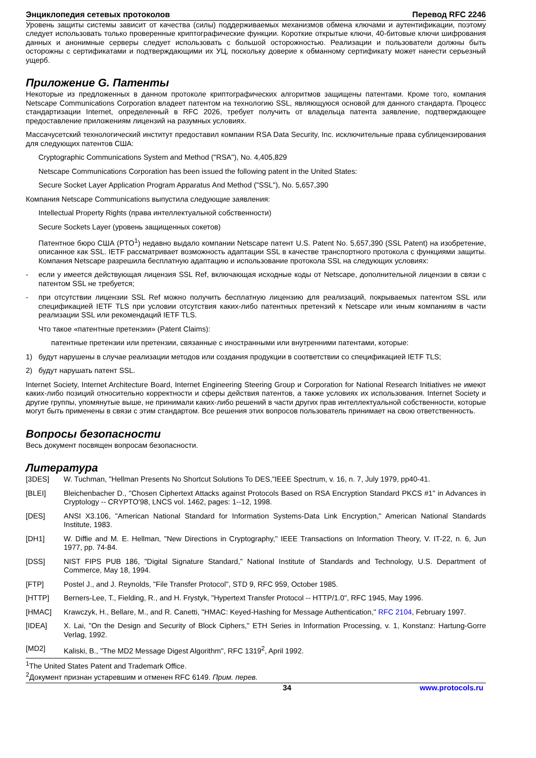Энциклопедия сетевых протоколов Перевод RFC 2246
Уровень защиты системы зависит от качества (силы) поддерживаемых механизмов обмена ключами и аутентификации, поэтому следует использовать только проверенные криптографические функции. Короткие открытые ключи, 40-битовые ключи шифрования данных и анонимные серверы следует использовать с большой осторожностью. Реализации и пользователи должны быть осторожны с сертификатами и подтверждающими их УЦ, поскольку доверие к обманному сертификату может нанести серьезный ущерб.
Приложение G. Патенты
Некоторые из предложенных в данном протоколе криптографических алгоритмов защищены патентами. Кроме того, компания Netscape Communications Corporation владеет патентом на технологию SSL, являющуюся основой для данного стандарта. Процесс стандартизации Internet, определенный в RFC 2026, требует получить от владельца патента заявление, подтверждающее предоставление приложениям лицензий на разумных условиях.
Массачусетский технологический институт предоставил компании RSA Data Security, Inc. исключительные права сублицензирования для следующих патентов США:
Cryptographic Communications System and Method ("RSA"), No. 4,405,829
Netscape Communications Corporation has been issued the following patent in the United States:
Secure Socket Layer Application Program Apparatus And Method ("SSL"), No. 5,657,390
Компания Netscape Communications выпустила следующие заявления:
Intellectual Property Rights (права интеллектуальной собственности)
Secure Sockets Layer (уровень защищенных сокетов)
Патентное бюро США (PTO<sup>1</sup>) недавно выдало компании Netscape патент U.S. Patent No. 5,657,390 (SSL Patent) на изобретение, описанное как SSL. IETF рассматривает возможность адаптации SSL в качестве транспортного протокола с функциями защиты. Компания Netscape разрешила бесплатную адаптацию и использование протокола SSL на следующих условиях:
- если у имеется действующая лицензия SSL Ref, включающая исходные коды от Netscape, дополнительной лицензии в связи с патентом SSL не требуется;
- при отсутствии лицензии SSL Ref можно получить бесплатную лицензию для реализаций, покрываемых патентом SSL или спецификацией IETF TLS при условии отсутствия каких-либо патентных претензий к Netscape или иным компаниям в части реализации SSL или рекомендаций IETF TLS.
Что такое «патентные претензии» (Patent Claims):
патентные претензии или претензии, связанные с иностранными или внутренними патентами, которые:
1) будут нарушены в случае реализации методов или создания продукции в соответствии со спецификацией IETF TLS;
2) будут нарушать патент SSL.
Internet Society, Internet Architecture Board, Internet Engineering Steering Group и Corporation for National Research Initiatives не имеют каких-либо позиций относительно корректности и сферы действия патентов, а также условиях их использования. Internet Society и другие группы, упомянутые выше, не принимали каких-либо решений в части других прав интеллектуальной собственности, которые могут быть применены в связи с этим стандартом. Все решения этих вопросов пользователь принимает на свою ответственность.
Вопросы безопасности
Весь документ посвящен вопросам безопасности.
Литература
[3DES] W. Tuchman, "Hellman Presents No Shortcut Solutions To DES,"IEEE Spectrum, v. 16, n. 7, July 1979, pp40-41.
[BLEI] Bleichenbacher D., "Chosen Ciphertext Attacks against Protocols Based on RSA Encryption Standard PKCS #1" in Advances in Cryptology -- CRYPTO'98, LNCS vol. 1462, pages: 1--12, 1998.
[DES] ANSI X3.106, "American National Standard for Information Systems-Data Link Encryption," American National Standards Institute, 1983.
[DH1] W. Diffie and M. E. Hellman, "New Directions in Cryptography," IEEE Transactions on Information Theory, V. IT-22, n. 6, Jun 1977, pp. 74-84.
[DSS] NIST FIPS PUB 186, "Digital Signature Standard," National Institute of Standards and Technology, U.S. Department of Commerce, May 18, 1994.
[FTP] Postel J., and J. Reynolds, "File Transfer Protocol", STD 9, RFC 959, October 1985.
[HTTP] Berners-Lee, T., Fielding, R., and H. Frystyk, "Hypertext Transfer Protocol -- HTTP/1.0", RFC 1945, May 1996.
[HMAC] Krawczyk, H., Bellare, M., and R. Canetti, "HMAC: Keyed-Hashing for Message Authentication," RFC 2104, February 1997.
[IDEA] X. Lai, "On the Design and Security of Block Ciphers," ETH Series in Information Processing, v. 1, Konstanz: Hartung-Gorre Verlag, 1992.
[MD2] Kaliski, B., "The MD2 Message Digest Algorithm", RFC 1319<sup>2</sup>, April 1992.
<sup>1</sup> The United States Patent and Trademark Office.
<sup>2</sup> Документ признан устаревшим и отменен RFC 6149. Прим. перев.
34 www.protocols.ru